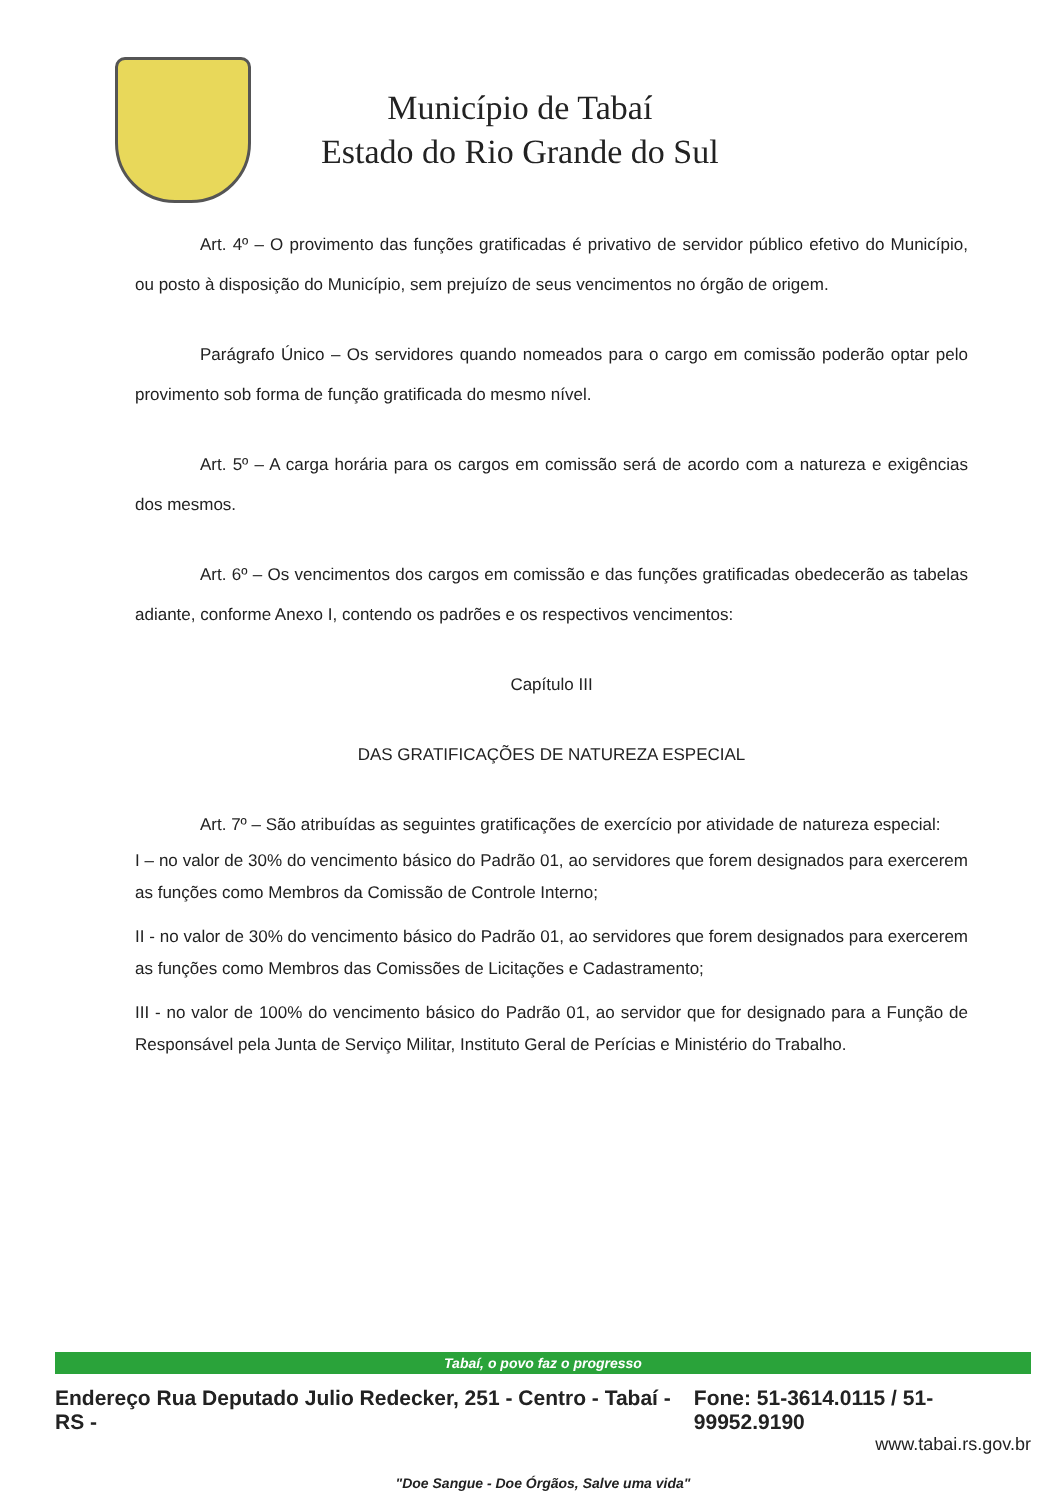Município de Tabaí
Estado do Rio Grande do Sul
Art. 4º – O provimento das funções gratificadas é privativo de servidor público efetivo do Município, ou posto à disposição do Município, sem prejuízo de seus vencimentos no órgão de origem.
Parágrafo Único – Os servidores quando nomeados para o cargo em comissão poderão optar pelo provimento sob forma de função gratificada do mesmo nível.
Art. 5º – A carga horária para os cargos em comissão será de acordo com a natureza e exigências dos mesmos.
Art. 6º – Os vencimentos dos cargos em comissão e das funções gratificadas obedecerão as tabelas adiante, conforme Anexo I, contendo os padrões e os respectivos vencimentos:
Capítulo III
DAS GRATIFICAÇÕES DE NATUREZA ESPECIAL
Art. 7º – São atribuídas as seguintes gratificações de exercício por atividade de natureza especial:
I – no valor de 30% do vencimento básico do Padrão 01, ao servidores que forem designados para exercerem as funções como Membros da Comissão de Controle Interno;
II - no valor de 30% do vencimento básico do Padrão 01, ao servidores que forem designados para exercerem as funções como Membros das Comissões de Licitações e Cadastramento;
III - no valor de 100% do vencimento básico do Padrão 01, ao servidor que for designado para a Função de Responsável pela Junta de Serviço Militar, Instituto Geral de Perícias e Ministério do Trabalho.
Tabaí, o povo faz o progresso
Endereço Rua Deputado Julio Redecker, 251 - Centro - Tabaí - RS - Fone: 51-3614.0115 / 51-99952.9190
www.tabai.rs.gov.br
"Doe Sangue - Doe Órgãos, Salve uma vida"